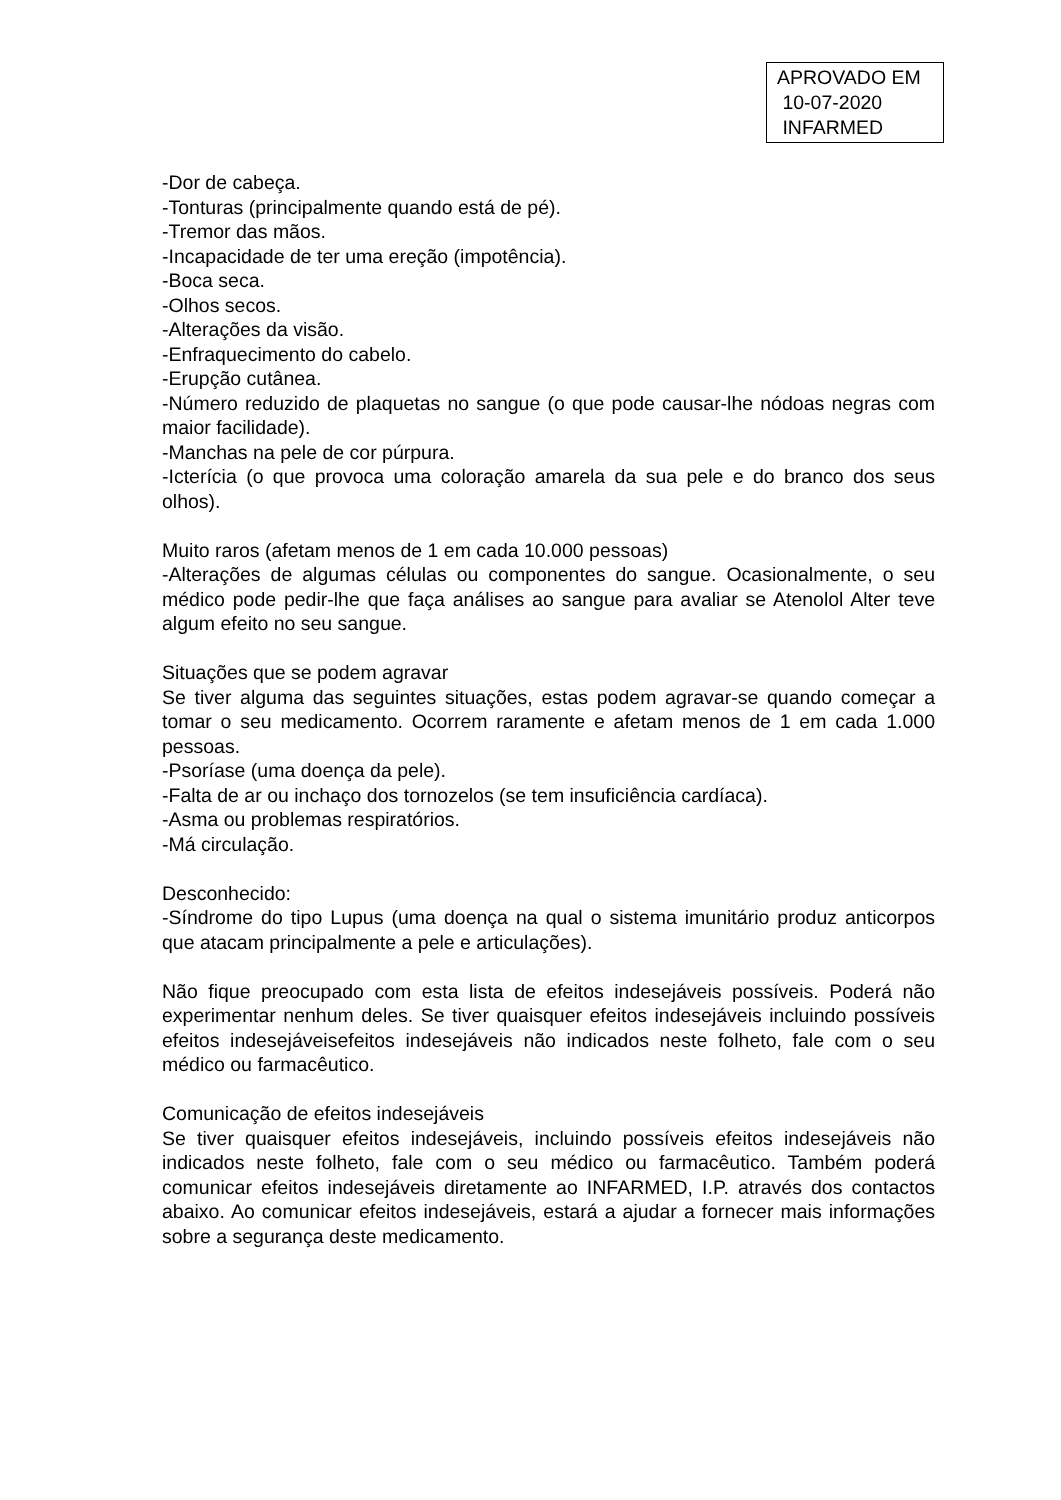APROVADO EM
10-07-2020
INFARMED
-Dor de cabeça.
-Tonturas (principalmente quando está de pé).
-Tremor das mãos.
-Incapacidade de ter uma ereção (impotência).
-Boca seca.
-Olhos secos.
-Alterações da visão.
-Enfraquecimento do cabelo.
-Erupção cutânea.
-Número reduzido de plaquetas no sangue (o que pode causar-lhe nódoas negras com maior facilidade).
-Manchas na pele de cor púrpura.
-Icterícia (o que provoca uma coloração amarela da sua pele e do branco dos seus olhos).
Muito raros (afetam menos de 1 em cada 10.000 pessoas)
-Alterações de algumas células ou componentes do sangue. Ocasionalmente, o seu médico pode pedir-lhe que faça análises ao sangue para avaliar se Atenolol Alter teve algum efeito no seu sangue.
Situações que se podem agravar
Se tiver alguma das seguintes situações, estas podem agravar-se quando começar a tomar o seu medicamento. Ocorrem raramente e afetam menos de 1 em cada 1.000 pessoas.
-Psoríase (uma doença da pele).
-Falta de ar ou inchaço dos tornozelos (se tem insuficiência cardíaca).
-Asma ou problemas respiratórios.
-Má circulação.
Desconhecido:
-Síndrome do tipo Lupus (uma doença na qual o sistema imunitário produz anticorpos que atacam principalmente a pele e articulações).
Não fique preocupado com esta lista de efeitos indesejáveis possíveis. Poderá não experimentar nenhum deles. Se tiver quaisquer efeitos indesejáveis incluindo possíveis efeitos indesejáveisefeitos indesejáveis não indicados neste folheto, fale com o seu médico ou farmacêutico.
Comunicação de efeitos indesejáveis
Se tiver quaisquer efeitos indesejáveis, incluindo possíveis efeitos indesejáveis não indicados neste folheto, fale com o seu médico ou farmacêutico. Também poderá comunicar efeitos indesejáveis diretamente ao INFARMED, I.P. através dos contactos abaixo. Ao comunicar efeitos indesejáveis, estará a ajudar a fornecer mais informações sobre a segurança deste medicamento.